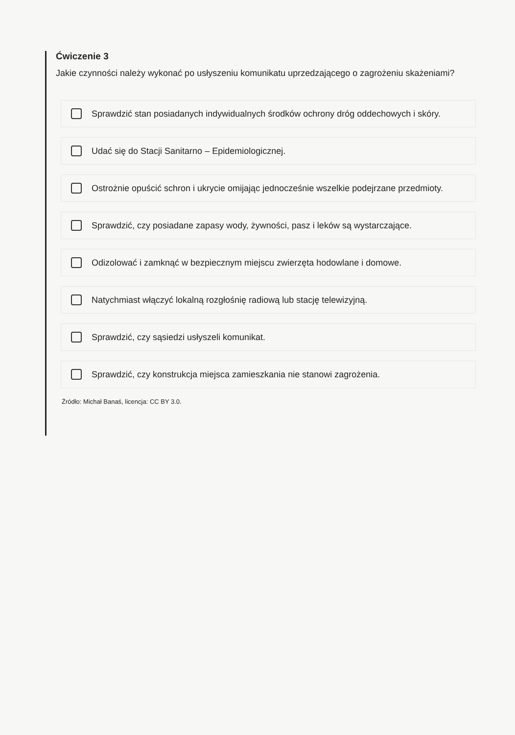Ćwiczenie 3
Jakie czynności należy wykonać po usłyszeniu komunikatu uprzedzającego o zagrożeniu skażeniami?
Sprawdzić stan posiadanych indywidualnych środków ochrony dróg oddechowych i skóry.
Udać się do Stacji Sanitarno – Epidemiologicznej.
Ostrożnie opuścić schron i ukrycie omijając jednocześnie wszelkie podejrzane przedmioty.
Sprawdzić, czy posiadane zapasy wody, żywności, pasz i leków są wystarczające.
Odizolować i zamknąć w bezpiecznym miejscu zwierzęta hodowlane i domowe.
Natychmiast włączyć lokalną rozgłośnię radiową lub stację telewizyjną.
Sprawdzić, czy sąsiedzi usłyszeli komunikat.
Sprawdzić, czy konstrukcja miejsca zamieszkania nie stanowi zagrożenia.
Źródło: Michał Banaś, licencja: CC BY 3.0.